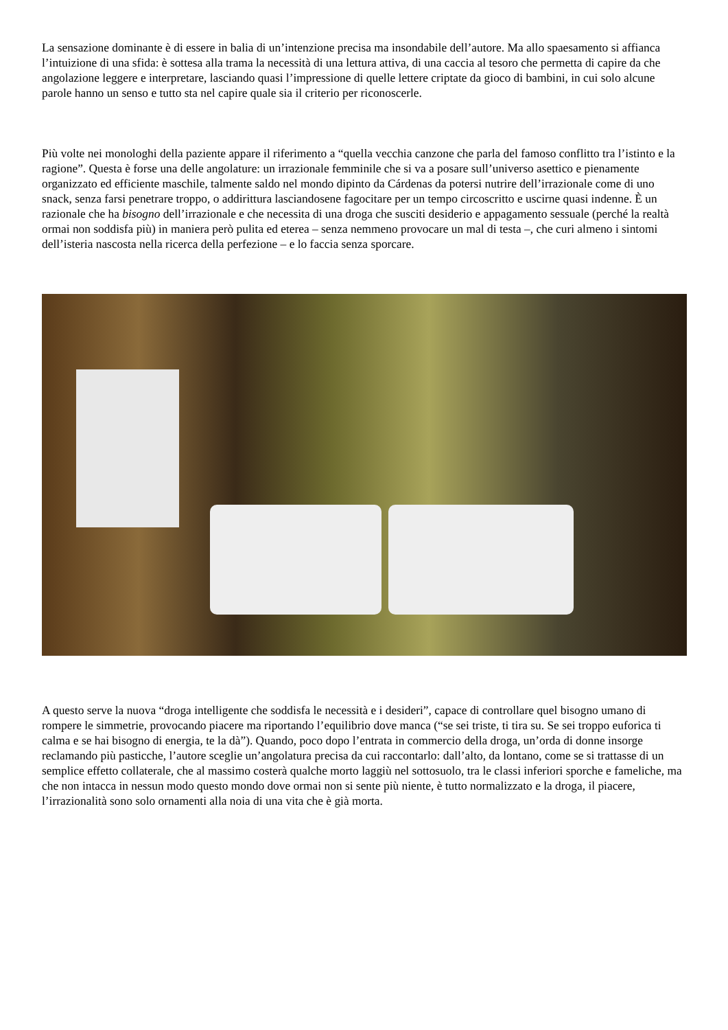La sensazione dominante è di essere in balia di un’intenzione precisa ma insondabile dell’autore. Ma allo spaesamento si affianca l’intuizione di una sfida: è sottesa alla trama la necessità di una lettura attiva, di una caccia al tesoro che permetta di capire da che angolazione leggere e interpretare, lasciando quasi l’impressione di quelle lettere criptate da gioco di bambini, in cui solo alcune parole hanno un senso e tutto sta nel capire quale sia il criterio per riconoscerle.
Più volte nei monologhi della paziente appare il riferimento a “quella vecchia canzone che parla del famoso conflitto tra l’istinto e la ragione”. Questa è forse una delle angolature: un irrazionale femminile che si va a posare sull’universo asettico e pienamente organizzato ed efficiente maschile, talmente saldo nel mondo dipinto da Cárdenas da potersi nutrire dell’irrazionale come di uno snack, senza farsi penetrare troppo, o addirittura lasciandosene fagocitare per un tempo circoscritto e uscirne quasi indenne. È un razionale che ha bisogno dell’irrazionale e che necessita di una droga che susciti desiderio e appagamento sessuale (perché la realtà ormai non soddisfa più) in maniera però pulita ed eterea – senza nemmeno provocare un mal di testa –, che curi almeno i sintomi dell’isteria nascosta nella ricerca della perfezione – e lo faccia senza sporcare.
A questo serve la nuova “droga intelligente che soddisfa le necessità e i desideri”, capace di controllare quel bisogno umano di rompere le simmetrie, provocando piacere ma riportando l’equilibrio dove manca (“se sei triste, ti tira su. Se sei troppo euforica ti calma e se hai bisogno di energia, te la dà”). Quando, poco dopo l’entrata in commercio della droga, un’orda di donne insorge reclamando più pasticche, l’autore sceglie un’angolatura precisa da cui raccontarlo: dall’alto, da lontano, come se si trattasse di un semplice effetto collaterale, che al massimo costerà qualche morto laggiù nel sottosuolo, tra le classi inferiori sporche e fameliche, ma che non intacca in nessun modo questo mondo dove ormai non si sente più niente, è tutto normalizzato e la droga, il piacere, l’irrazionalità sono solo ornamenti alla noia di una vita che è già morta.